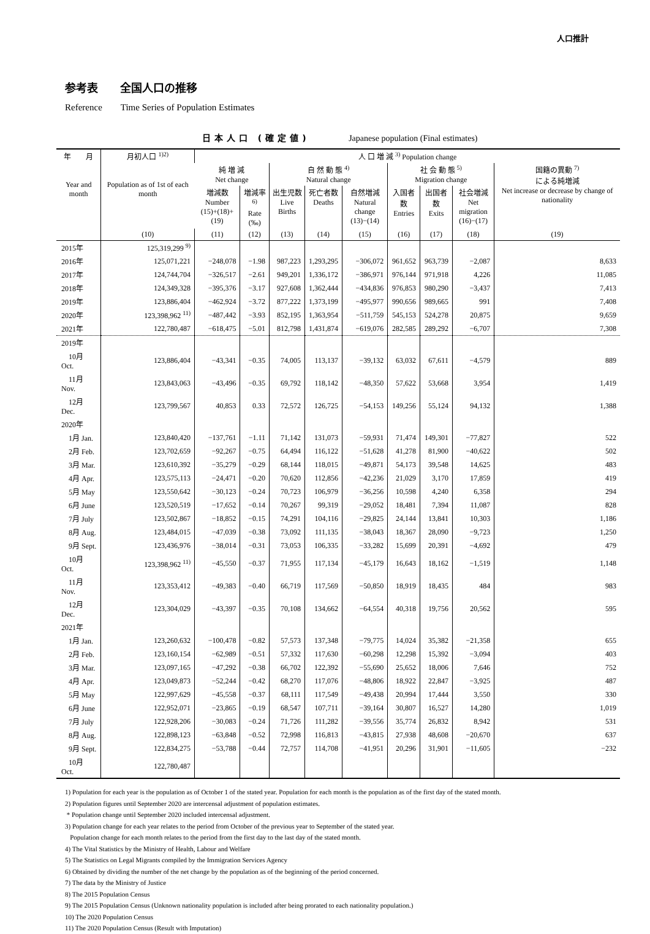人口推計
参考表　　全国人口の推移
Reference　　Time Series of Population Estimates
日本人口 (確定値) Japanese population (Final estimates)
| 年 月 Year and month | 月初人口 <sup>1)2)</sup> Population as of 1st of each month | 人 口 増 減 <sup>3)</sup> Population change | | | | | | | | |
| --- | --- | --- | --- | --- | --- | --- | --- | --- | --- | --- |
| | | 純 増 減 Net change | | 自 然 動 態 <sup>4)</sup> Natural change | | | 社 会 動 態 <sup>5)</sup> Migration change | | | 国籍の異動 <sup>7)</sup> による純増減 Net increase or decrease by change of nationality |
| | | 増減数 Number (15)+(18)+(19) | 増減率<sup>6)</sup> Rate (‰) | 出生児数 Live Births | 死亡者数 Deaths | 自然増減 Natural change (13)−(14) | 入国者数 Entries | 出国者数 Exits | 社会増減 Net migration (16)−(17) | |
| | (10) | (11) | (12) | (13) | (14) | (15) | (16) | (17) | (18) | (19) |
| 2015年 | 125,319,299 <sup>9)</sup> | | | | | | | | | |
| 2016年 | 125,071,221 | −248,078 | −1.98 | 987,223 | 1,293,295 | −306,072 | 961,652 | 963,739 | −2,087 | 8,633 |
| 2017年 | 124,744,704 | −326,517 | −2.61 | 949,201 | 1,336,172 | −386,971 | 976,144 | 971,918 | 4,226 | 11,085 |
| 2018年 | 124,349,328 | −395,376 | −3.17 | 927,608 | 1,362,444 | −434,836 | 976,853 | 980,290 | −3,437 | 7,413 |
| 2019年 | 123,886,404 | −462,924 | −3.72 | 877,222 | 1,373,199 | −495,977 | 990,656 | 989,665 | 991 | 7,408 |
| 2020年 | 123,398,962 <sup>11)</sup> | −487,442 | −3.93 | 852,195 | 1,363,954 | −511,759 | 545,153 | 524,278 | 20,875 | 9,659 |
| 2021年 | 122,780,487 | −618,475 | −5.01 | 812,798 | 1,431,874 | −619,076 | 282,585 | 289,292 | −6,707 | 7,308 |
| 2019年 | | | | | | | | | | |
| 10月 Oct. | 123,886,404 | −43,341 | −0.35 | 74,005 | 113,137 | −39,132 | 63,032 | 67,611 | −4,579 | 889 |
| 11月 Nov. | 123,843,063 | −43,496 | −0.35 | 69,792 | 118,142 | −48,350 | 57,622 | 53,668 | 3,954 | 1,419 |
| 12月 Dec. | 123,799,567 | 40,853 | 0.33 | 72,572 | 126,725 | −54,153 | 149,256 | 55,124 | 94,132 | 1,388 |
| 2020年 | | | | | | | | | | |
| 1月 Jan. | 123,840,420 | −137,761 | −1.11 | 71,142 | 131,073 | −59,931 | 71,474 | 149,301 | −77,827 | 522 |
| 2月 Feb. | 123,702,659 | −92,267 | −0.75 | 64,494 | 116,122 | −51,628 | 41,278 | 81,900 | −40,622 | 502 |
| 3月 Mar. | 123,610,392 | −35,279 | −0.29 | 68,144 | 118,015 | −49,871 | 54,173 | 39,548 | 14,625 | 483 |
| 4月 Apr. | 123,575,113 | −24,471 | −0.20 | 70,620 | 112,856 | −42,236 | 21,029 | 3,170 | 17,859 | 419 |
| 5月 May | 123,550,642 | −30,123 | −0.24 | 70,723 | 106,979 | −36,256 | 10,598 | 4,240 | 6,358 | 294 |
| 6月 June | 123,520,519 | −17,652 | −0.14 | 70,267 | 99,319 | −29,052 | 18,481 | 7,394 | 11,087 | 828 |
| 7月 July | 123,502,867 | −18,852 | −0.15 | 74,291 | 104,116 | −29,825 | 24,144 | 13,841 | 10,303 | 1,186 |
| 8月 Aug. | 123,484,015 | −47,039 | −0.38 | 73,092 | 111,135 | −38,043 | 18,367 | 28,090 | −9,723 | 1,250 |
| 9月 Sept. | 123,436,976 | −38,014 | −0.31 | 73,053 | 106,335 | −33,282 | 15,699 | 20,391 | −4,692 | 479 |
| 10月 Oct. | 123,398,962 <sup>11)</sup> | −45,550 | −0.37 | 71,955 | 117,134 | −45,179 | 16,643 | 18,162 | −1,519 | 1,148 |
| 11月 Nov. | 123,353,412 | −49,383 | −0.40 | 66,719 | 117,569 | −50,850 | 18,919 | 18,435 | 484 | 983 |
| 12月 Dec. | 123,304,029 | −43,397 | −0.35 | 70,108 | 134,662 | −64,554 | 40,318 | 19,756 | 20,562 | 595 |
| 2021年 | | | | | | | | | | |
| 1月 Jan. | 123,260,632 | −100,478 | −0.82 | 57,573 | 137,348 | −79,775 | 14,024 | 35,382 | −21,358 | 655 |
| 2月 Feb. | 123,160,154 | −62,989 | −0.51 | 57,332 | 117,630 | −60,298 | 12,298 | 15,392 | −3,094 | 403 |
| 3月 Mar. | 123,097,165 | −47,292 | −0.38 | 66,702 | 122,392 | −55,690 | 25,652 | 18,006 | 7,646 | 752 |
| 4月 Apr. | 123,049,873 | −52,244 | −0.42 | 68,270 | 117,076 | −48,806 | 18,922 | 22,847 | −3,925 | 487 |
| 5月 May | 122,997,629 | −45,558 | −0.37 | 68,111 | 117,549 | −49,438 | 20,994 | 17,444 | 3,550 | 330 |
| 6月 June | 122,952,071 | −23,865 | −0.19 | 68,547 | 107,711 | −39,164 | 30,807 | 16,527 | 14,280 | 1,019 |
| 7月 July | 122,928,206 | −30,083 | −0.24 | 71,726 | 111,282 | −39,556 | 35,774 | 26,832 | 8,942 | 531 |
| 8月 Aug. | 122,898,123 | −63,848 | −0.52 | 72,998 | 116,813 | −43,815 | 27,938 | 48,608 | −20,670 | 637 |
| 9月 Sept. | 122,834,275 | −53,788 | −0.44 | 72,757 | 114,708 | −41,951 | 20,296 | 31,901 | −11,605 | −232 |
| 10月 Oct. | 122,780,487 | | | | | | | | | |
1) Population for each year is the population as of October 1 of the stated year. Population for each month is the population as of the first day of the stated month.
2) Population figures until September 2020 are intercensal adjustment of population estimates.
* Population change until September 2020 included intercensal adjustment.
3) Population change for each year relates to the period from October of the previous year to September of the stated year.
Population change for each month relates to the period from the first day to the last day of the stated month.
4) The Vital Statistics by the Ministry of Health, Labour and Welfare
5) The Statistics on Legal Migrants compiled by the Immigration Services Agency
6) Obtained by dividing the number of the net change by the population as of the beginning of the period concerned.
7) The data by the Ministry of Justice
8) The 2015 Population Census
9) The 2015 Population Census (Unknown nationality population is included after being prorated to each nationality population.)
10) The 2020 Population Census
11) The 2020 Population Census (Result with Imputation)